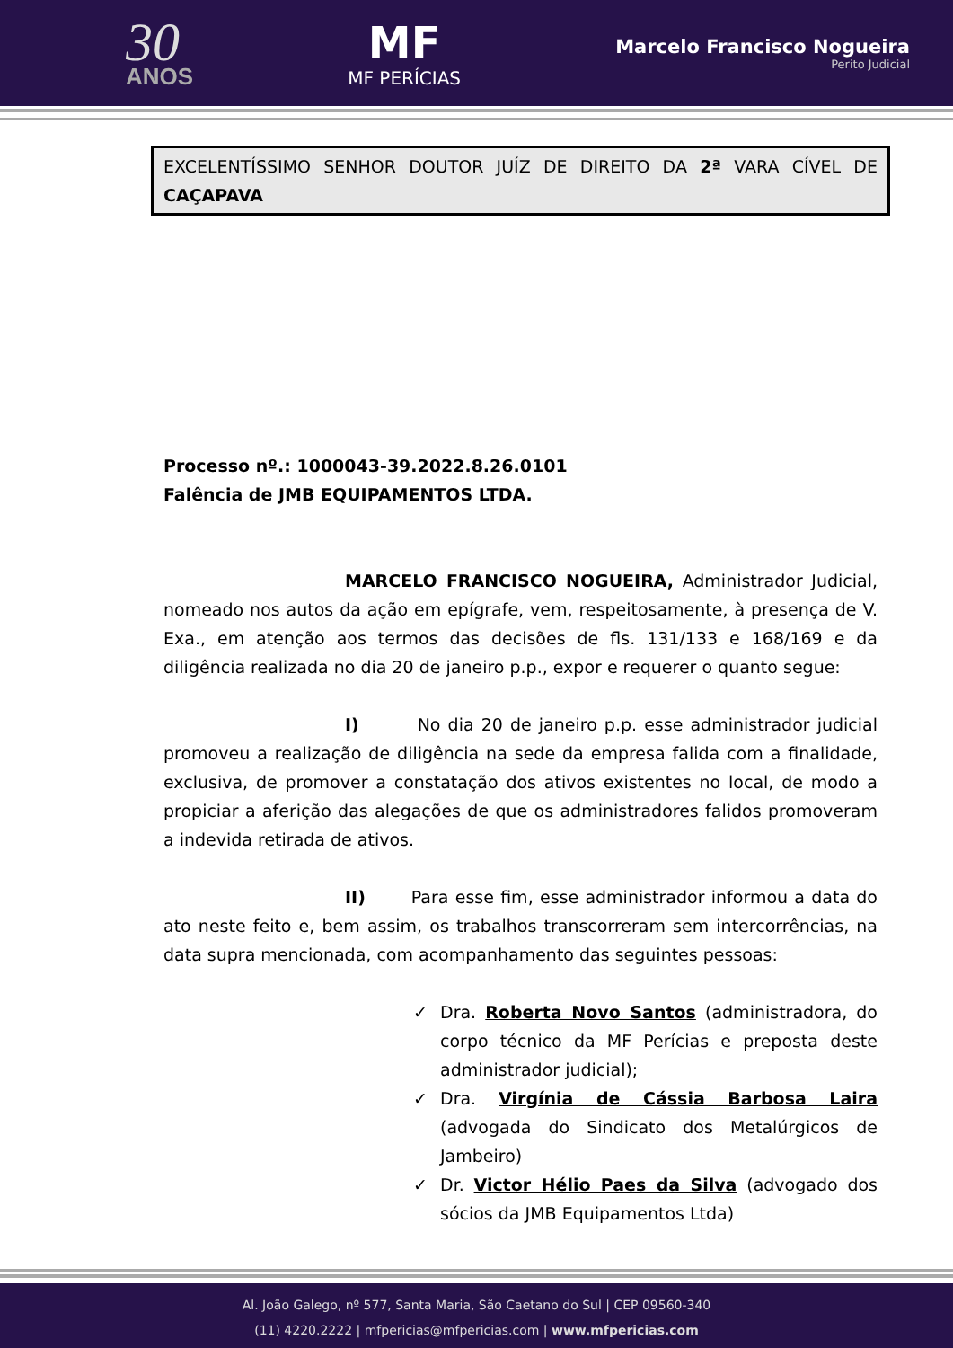30
ANOS
MF
MF PERÍCIAS
Marcelo Francisco Nogueira
Perito Judicial
EXCELENTÍSSIMO SENHOR DOUTOR JUÍZ DE DIREITO DA 2ª VARA CÍVEL DE CAÇAPAVA
Processo nº.: 1000043-39.2022.8.26.0101
Falência de JMB EQUIPAMENTOS LTDA.
MARCELO FRANCISCO NOGUEIRA, Administrador Judicial, nomeado nos autos da ação em epígrafe, vem, respeitosamente, à presença de V. Exa., em atenção aos termos das decisões de fls. 131/133 e 168/169 e da diligência realizada no dia 20 de janeiro p.p., expor e requerer o quanto segue:
I) No dia 20 de janeiro p.p. esse administrador judicial promoveu a realização de diligência na sede da empresa falida com a finalidade, exclusiva, de promover a constatação dos ativos existentes no local, de modo a propiciar a aferição das alegações de que os administradores falidos promoveram a indevida retirada de ativos.
II) Para esse fim, esse administrador informou a data do ato neste feito e, bem assim, os trabalhos transcorreram sem intercorrências, na data supra mencionada, com acompanhamento das seguintes pessoas:
✓ Dra. Roberta Novo Santos (administradora, do corpo técnico da MF Perícias e preposta deste administrador judicial);
✓ Dra. Virgínia de Cássia Barbosa Laira (advogada do Sindicato dos Metalúrgicos de Jambeiro)
✓ Dr. Victor Hélio Paes da Silva (advogado dos sócios da JMB Equipamentos Ltda)
Al. João Galego, nº 577, Santa Maria, São Caetano do Sul | CEP 09560-340
(11) 4220.2222 | mfpericias@mfpericias.com | www.mfpericias.com